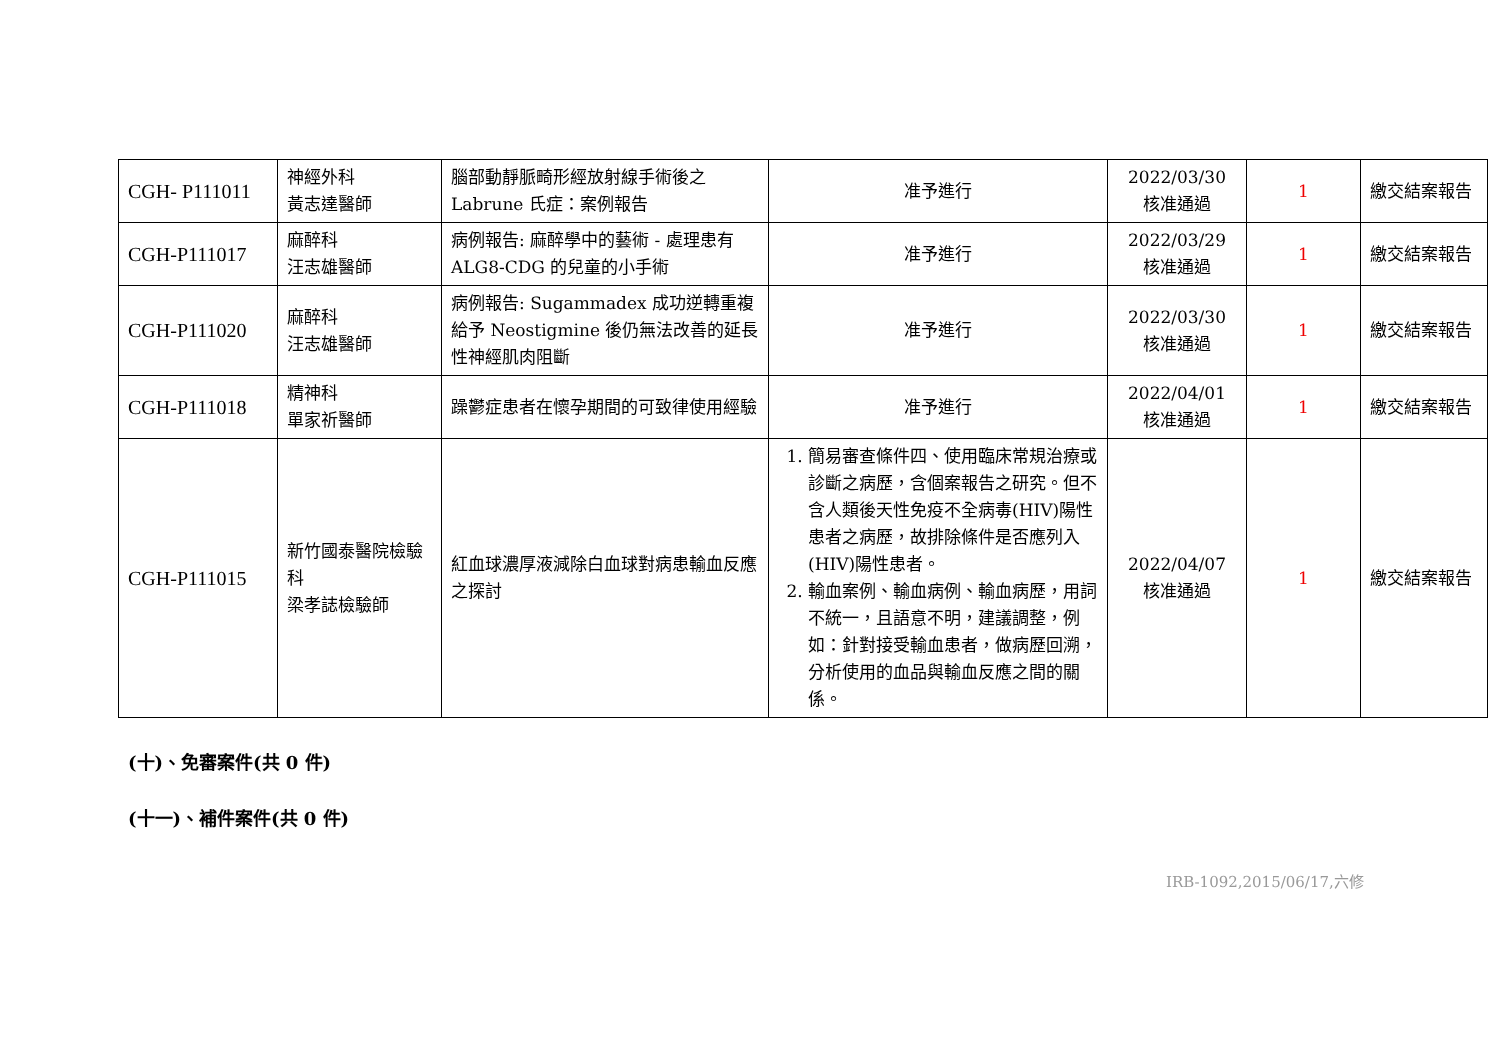| CGH- P111011 | 神經外科 黃志達醫師 | 腦部動靜脈畸形經放射線手術後之 Labrune 氏症：案例報告 | 准予進行 | 2022/03/30 核准通過 | 1 | 繳交結案報告 |
| CGH-P111017 | 麻醉科 汪志雄醫師 | 病例報告: 麻醉學中的藝術 - 處理患有 ALG8-CDG 的兒童的小手術 | 准予進行 | 2022/03/29 核准通過 | 1 | 繳交結案報告 |
| CGH-P111020 | 麻醉科 汪志雄醫師 | 病例報告: Sugammadex 成功逆轉重複給予 Neostigmine 後仍無法改善的延長性神經肌肉阻斷 | 准予進行 | 2022/03/30 核准通過 | 1 | 繳交結案報告 |
| CGH-P111018 | 精神科 單家祈醫師 | 躁鬱症患者在懷孕期間的可致律使用經驗 | 准予進行 | 2022/04/01 核准通過 | 1 | 繳交結案報告 |
| CGH-P111015 | 新竹國泰醫院檢驗科 梁孝誌檢驗師 | 紅血球濃厚液減除白血球對病患輸血反應之探討 | 1. 簡易審查條件四、使用臨床常規治療或診斷之病歷，含個案報告之研究。但不含人類後天性免疫不全病毒(HIV)陽性患者之病歷，故排除條件是否應列入(HIV)陽性患者。 2. 輸血案例、輸血病例、輸血病歷，用詞不統一，且語意不明，建議調整，例如：針對接受輸血患者，做病歷回溯，分析使用的血品與輸血反應之間的關係。 | 2022/04/07 核准通過 | 1 | 繳交結案報告 |
(十)、免審案件(共 0 件)
(十一)、補件案件(共 0 件)
IRB-1092,2015/06/17,六修